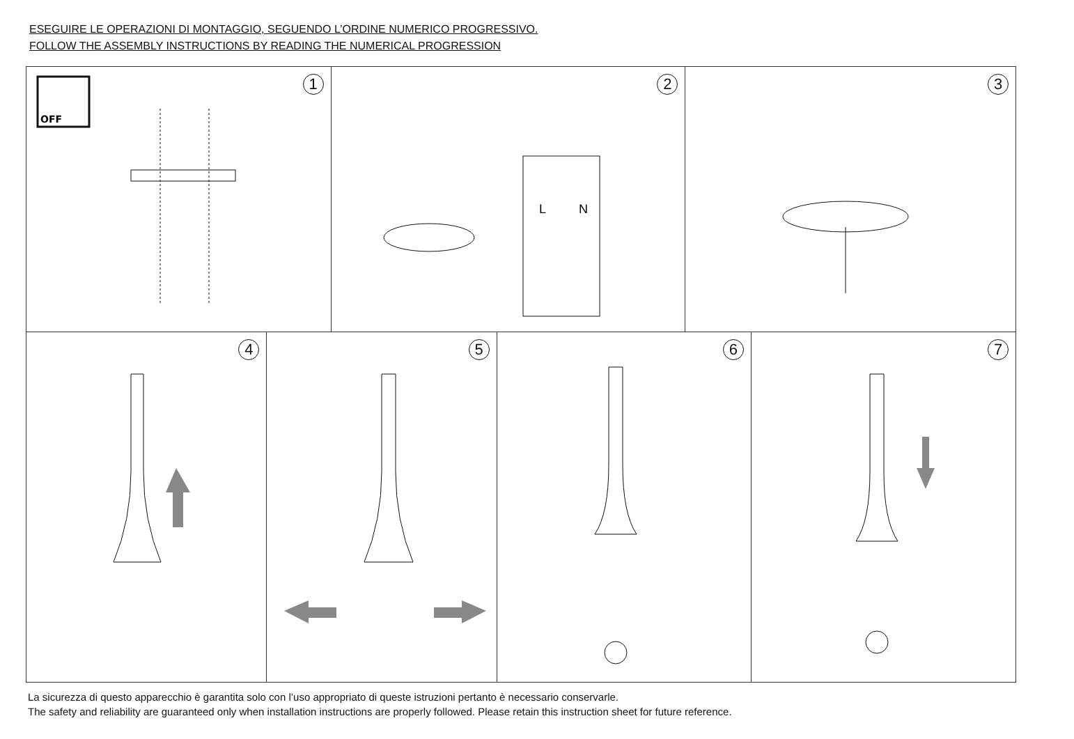ESEGUIRE LE OPERAZIONI DI MONTAGGIO, SEGUENDO L’ORDINE NUMERICO PROGRESSIVO.
FOLLOW THE ASSEMBLY INSTRUCTIONS BY READING THE NUMERICAL PROGRESSION
1
OFF
2
L
N
3
4
5
6
7
La sicurezza di questo apparecchio è garantita solo con l’uso appropriato di queste istruzioni pertanto è necessario conservarle.
The safety and reliability are guaranteed only when installation instructions are properly followed. Please retain this instruction sheet for future reference.